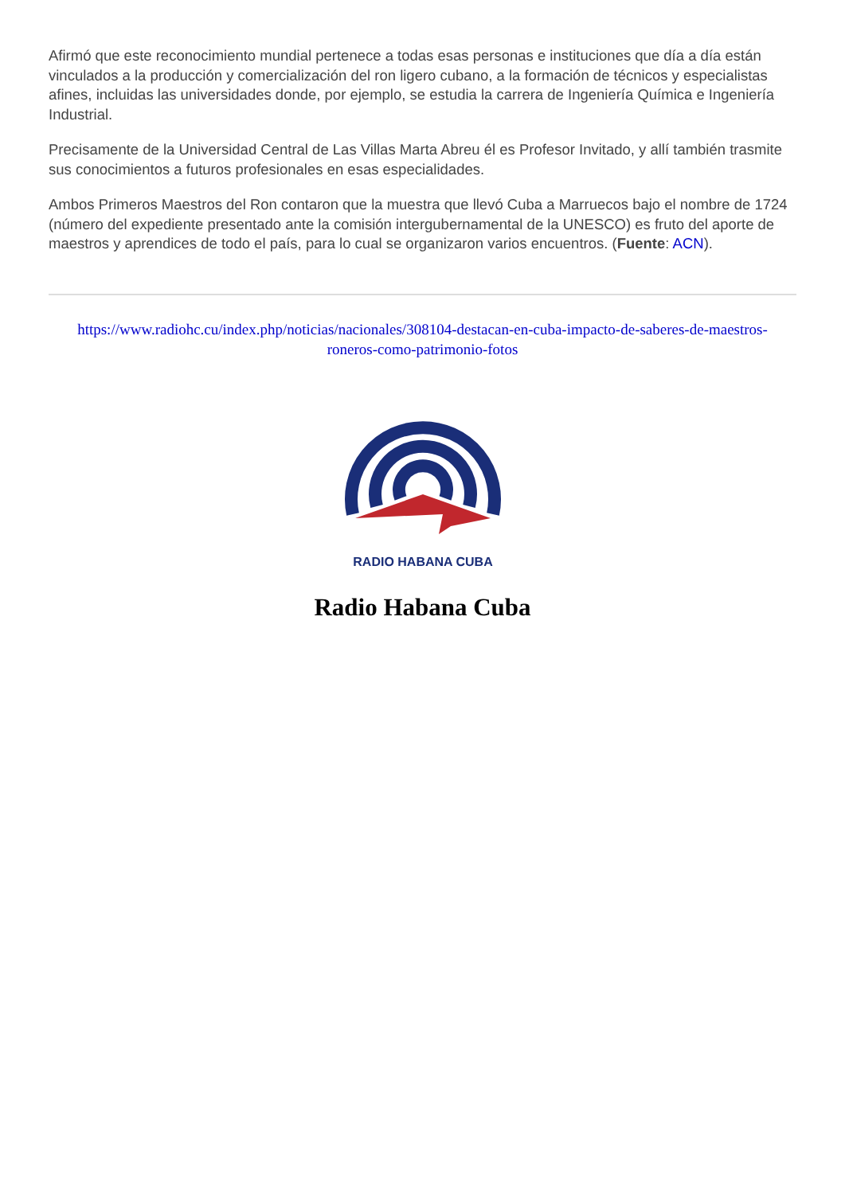Afirmó que este reconocimiento mundial pertenece a todas esas personas e instituciones que día a día están vinculados a la producción y comercialización del ron ligero cubano, a la formación de técnicos y especialistas afines, incluidas las universidades donde, por ejemplo, se estudia la carrera de Ingeniería Química e Ingeniería Industrial.
Precisamente de la Universidad Central de Las Villas Marta Abreu él es Profesor Invitado, y allí también trasmite sus conocimientos a futuros profesionales en esas especialidades.
Ambos Primeros Maestros del Ron contaron que la muestra que llevó Cuba a Marruecos bajo el nombre de 1724 (número del expediente presentado ante la comisión intergubernamental de la UNESCO) es fruto del aporte de maestros y aprendices de todo el país, para lo cual se organizaron varios encuentros. (Fuente: ACN).
https://www.radiohc.cu/index.php/noticias/nacionales/308104-destacan-en-cuba-impacto-de-saberes-de-maestros-roneros-como-patrimonio-fotos
RADIO HABANA CUBA
Radio Habana Cuba